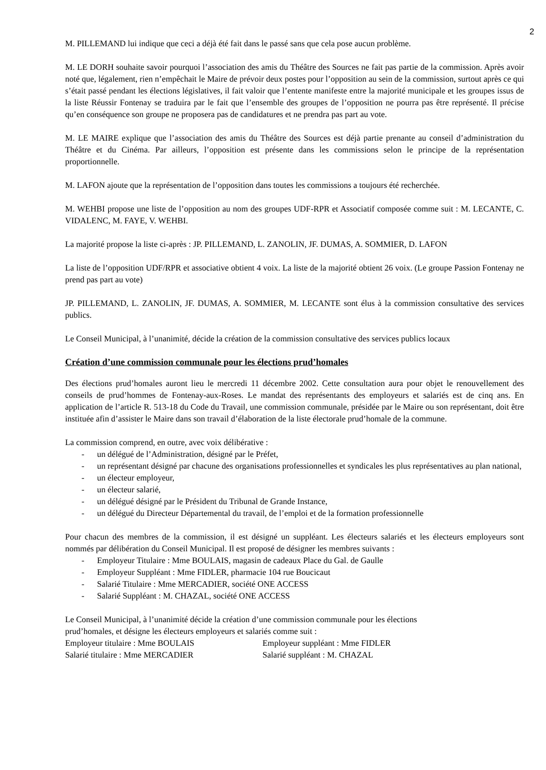2
M. PILLEMAND lui indique que ceci a déjà été fait dans le passé sans que cela pose aucun problème.
M. LE DORH souhaite savoir pourquoi l’association des amis du Théâtre des Sources ne fait pas partie de la commission. Après avoir noté que, légalement, rien n’empêchait le Maire de prévoir deux postes pour l’opposition au sein de la commission, surtout après ce qui s’était passé pendant les élections législatives, il fait valoir que l’entente manifeste entre la majorité municipale et les groupes issus de la liste Réussir Fontenay se traduira par le fait que l’ensemble des groupes de l’opposition ne pourra pas être représenté. Il précise qu’en conséquence son groupe ne proposera pas de candidatures et ne prendra pas part au vote.
M. LE MAIRE explique que l’association des amis du Théâtre des Sources est déjà partie prenante au conseil d’administration du Théâtre et du Cinéma. Par ailleurs, l’opposition est présente dans les commissions selon le principe de la représentation proportionnelle.
M. LAFON ajoute que la représentation de l’opposition dans toutes les commissions a toujours été recherchée.
M. WEHBI propose une liste de l’opposition au nom des groupes UDF-RPR et Associatif composée comme suit : M. LECANTE, C. VIDALENC, M. FAYE, V. WEHBI.
La majorité propose la liste ci-après : JP. PILLEMAND, L. ZANOLIN, JF. DUMAS, A. SOMMIER, D. LAFON
La liste de l’opposition UDF/RPR et associative obtient 4 voix. La liste de la majorité obtient 26 voix. (Le groupe Passion Fontenay ne prend pas part au vote)
JP. PILLEMAND, L. ZANOLIN, JF. DUMAS, A. SOMMIER, M. LECANTE sont élus à la commission consultative des services publics.
Le Conseil Municipal, à l’unanimité, décide la création de la commission consultative des services publics locaux
Création d’une commission communale pour les élections prud’homales
Des élections prud’homales auront lieu le mercredi 11 décembre 2002. Cette consultation aura pour objet le renouvellement des conseils de prud’hommes de Fontenay-aux-Roses. Le mandat des représentants des employeurs et salariés est de cinq ans. En application de l’article R. 513-18 du Code du Travail, une commission communale, présidée par le Maire ou son représentant, doit être instituée afin d’assister le Maire dans son travail d’élaboration de la liste électorale prud’homale de la commune.
La commission comprend, en outre, avec voix délibérative :
- un délégué de l’Administration, désigné par le Préfet,
- un représentant désigné par chacune des organisations professionnelles et syndicales les plus représentatives au plan national,
- un électeur employeur,
- un électeur salarié,
- un délégué désigné par le Président du Tribunal de Grande Instance,
- un délégué du Directeur Départemental du travail, de l’emploi et de la formation professionnelle
Pour chacun des membres de la commission, il est désigné un suppléant. Les électeurs salariés et les électeurs employeurs sont nommés par délibération du Conseil Municipal. Il est proposé de désigner les membres suivants :
- Employeur Titulaire : Mme BOULAIS, magasin de cadeaux Place du Gal. de Gaulle
- Employeur Suppléant : Mme FIDLER, pharmacie 104 rue Boucicaut
- Salarié Titulaire : Mme MERCADIER, société ONE ACCESS
- Salarié Suppléant : M. CHAZAL, société ONE ACCESS
Le Conseil Municipal, à l’unanimité décide la création d’une commission communale pour les élections
prud’homales, et désigne les électeurs employeurs et salariés comme suit :
Employeur titulaire : Mme BOULAIS Employeur suppléant : Mme FIDLER
Salarié titulaire : Mme MERCADIER Salarié suppléant : M. CHAZAL